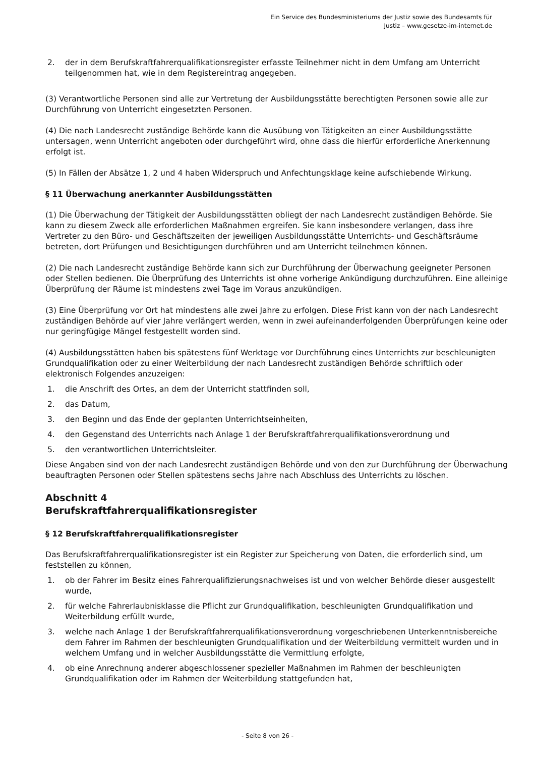Ein Service des Bundesministeriums der Justiz sowie des Bundesamts für
Justiz – www.gesetze-im-internet.de
2. der in dem Berufskraftfahrerqualifikationsregister erfasste Teilnehmer nicht in dem Umfang am Unterricht teilgenommen hat, wie in dem Registereintrag angegeben.
(3) Verantwortliche Personen sind alle zur Vertretung der Ausbildungsstätte berechtigten Personen sowie alle zur Durchführung von Unterricht eingesetzten Personen.
(4) Die nach Landesrecht zuständige Behörde kann die Ausübung von Tätigkeiten an einer Ausbildungsstätte untersagen, wenn Unterricht angeboten oder durchgeführt wird, ohne dass die hierfür erforderliche Anerkennung erfolgt ist.
(5) In Fällen der Absätze 1, 2 und 4 haben Widerspruch und Anfechtungsklage keine aufschiebende Wirkung.
§ 11 Überwachung anerkannter Ausbildungsstätten
(1) Die Überwachung der Tätigkeit der Ausbildungsstätten obliegt der nach Landesrecht zuständigen Behörde. Sie kann zu diesem Zweck alle erforderlichen Maßnahmen ergreifen. Sie kann insbesondere verlangen, dass ihre Vertreter zu den Büro- und Geschäftszeiten der jeweiligen Ausbildungsstätte Unterrichts- und Geschäftsräume betreten, dort Prüfungen und Besichtigungen durchführen und am Unterricht teilnehmen können.
(2) Die nach Landesrecht zuständige Behörde kann sich zur Durchführung der Überwachung geeigneter Personen oder Stellen bedienen. Die Überprüfung des Unterrichts ist ohne vorherige Ankündigung durchzuführen. Eine alleinige Überprüfung der Räume ist mindestens zwei Tage im Voraus anzukündigen.
(3) Eine Überprüfung vor Ort hat mindestens alle zwei Jahre zu erfolgen. Diese Frist kann von der nach Landesrecht zuständigen Behörde auf vier Jahre verlängert werden, wenn in zwei aufeinanderfolgenden Überprüfungen keine oder nur geringfügige Mängel festgestellt worden sind.
(4) Ausbildungsstätten haben bis spätestens fünf Werktage vor Durchführung eines Unterrichts zur beschleunigten Grundqualifikation oder zu einer Weiterbildung der nach Landesrecht zuständigen Behörde schriftlich oder elektronisch Folgendes anzuzeigen:
1. die Anschrift des Ortes, an dem der Unterricht stattfinden soll,
2. das Datum,
3. den Beginn und das Ende der geplanten Unterrichtseinheiten,
4. den Gegenstand des Unterrichts nach Anlage 1 der Berufskraftfahrerqualifikationsverordnung und
5. den verantwortlichen Unterrichtsleiter.
Diese Angaben sind von der nach Landesrecht zuständigen Behörde und von den zur Durchführung der Überwachung beauftragten Personen oder Stellen spätestens sechs Jahre nach Abschluss des Unterrichts zu löschen.
Abschnitt 4
Berufskraftfahrerqualifikationsregister
§ 12 Berufskraftfahrerqualifikationsregister
Das Berufskraftfahrerqualifikationsregister ist ein Register zur Speicherung von Daten, die erforderlich sind, um feststellen zu können,
1. ob der Fahrer im Besitz eines Fahrerqualifizierungsnachweises ist und von welcher Behörde dieser ausgestellt wurde,
2. für welche Fahrerlaubnisklasse die Pflicht zur Grundqualifikation, beschleunigten Grundqualifikation und Weiterbildung erfüllt wurde,
3. welche nach Anlage 1 der Berufskraftfahrerqualifikationsverordnung vorgeschriebenen Unterkenntnisbereiche dem Fahrer im Rahmen der beschleunigten Grundqualifikation und der Weiterbildung vermittelt wurden und in welchem Umfang und in welcher Ausbildungsstätte die Vermittlung erfolgte,
4. ob eine Anrechnung anderer abgeschlossener spezieller Maßnahmen im Rahmen der beschleunigten Grundqualifikation oder im Rahmen der Weiterbildung stattgefunden hat,
- Seite 8 von 26 -